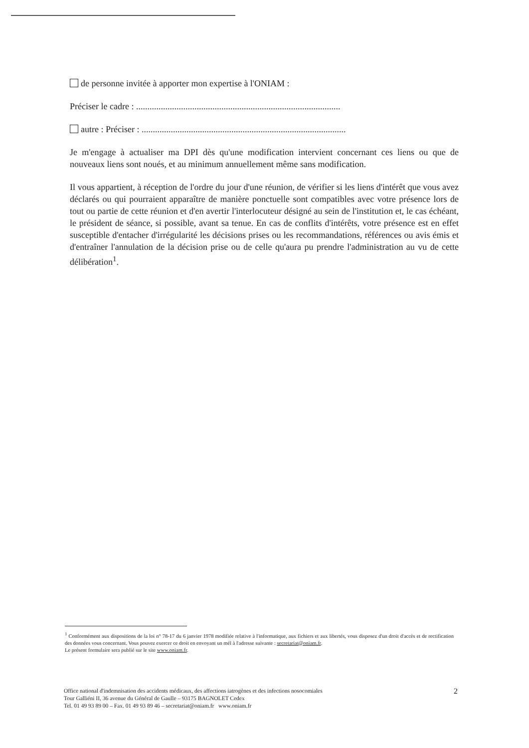de personne invitée à apporter mon expertise à l'ONIAM :
Préciser le cadre : ...........................................................................................
autre : Préciser : ...........................................................................................
Je m'engage à actualiser ma DPI dès qu'une modification intervient concernant ces liens ou que de nouveaux liens sont noués, et au minimum annuellement même sans modification.
Il vous appartient, à réception de l'ordre du jour d'une réunion, de vérifier si les liens d'intérêt que vous avez déclarés ou qui pourraient apparaître de manière ponctuelle sont compatibles avec votre présence lors de tout ou partie de cette réunion et d'en avertir l'interlocuteur désigné au sein de l'institution et, le cas échéant, le président de séance, si possible, avant sa tenue. En cas de conflits d'intérêts, votre présence est en effet susceptible d'entacher d'irrégularité les décisions prises ou les recommandations, références ou avis émis et d'entraîner l'annulation de la décision prise ou de celle qu'aura pu prendre l'administration au vu de cette délibération<sup>1</sup>.
<sup>1</sup> Conformément aux dispositions de la loi n° 78-17 du 6 janvier 1978 modifiée relative à l'informatique, aux fichiers et aux libertés, vous disposez d'un droit d'accès et de rectification des données vous concernant. Vous pouvez exercer ce droit en envoyant un mél à l'adresse suivante : secretariat@oniam.fr.
Le présent formulaire sera publié sur le site www.oniam.fr.
Office national d'indemnisation des accidents médicaux, des affections iatrogènes et des infections nosocomiales
Tour Galliéni II, 36 avenue du Général de Gaulle – 93175 BAGNOLET Cedex
Tel. 01 49 93 89 00 – Fax. 01 49 93 89 46 – secretariat@oniam.fr www.oniam.fr
2